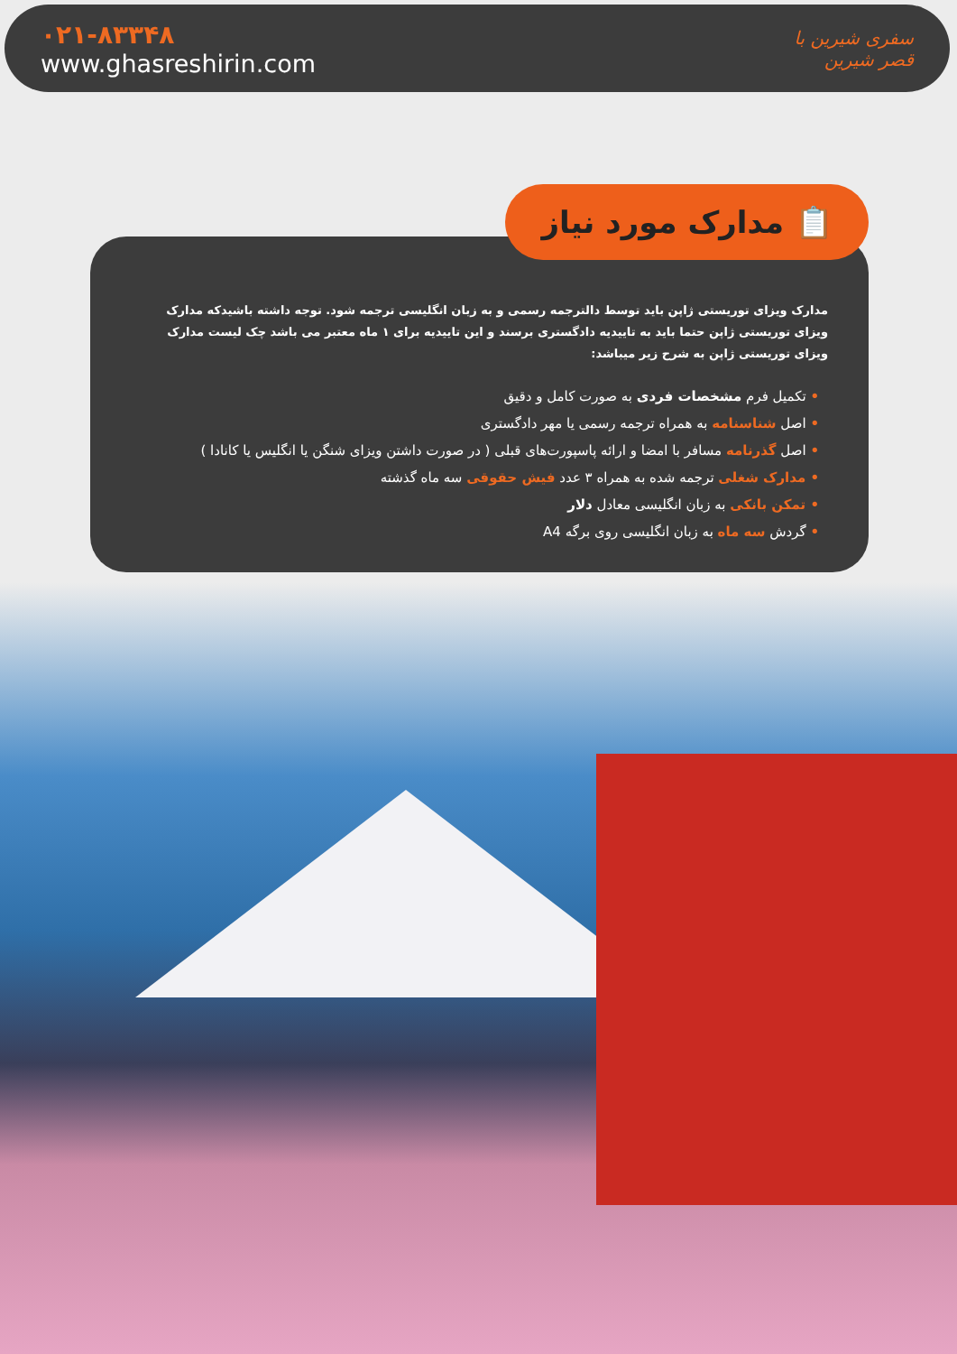۰۲۱-۸۳۳۴۸
www.ghasreshirin.com
سفری شیرین با
قصر شیرین
📋 مدارک مورد نیاز
مدارک ویزای توریستی ژاپن باید توسط دالترجمه رسمی و به زبان انگلیسی ترجمه شود. توجه داشته باشیدکه مدارک ویزای توریستی ژاپن حتما باید به تاییدیه دادگستری برسند و این تاییدیه برای ۱ ماه معتبر می باشد چک لیست مدارک ویزای توریستی ژاپن به شرح زیر میباشد:
• تکمیل فرم مشخصات فردی به صورت کامل و دقیق
• اصل شناسنامه به همراه ترجمه رسمی یا مهر دادگستری
• اصل گذرنامه مسافر با امضا و ارائه پاسپورت‌های قبلی ( در صورت داشتن ویزای شنگن یا انگلیس یا کانادا )
• مدارک شغلی ترجمه شده به همراه ۳ عدد فیش حقوقی سه ماه گذشته
• تمکن بانکی به زبان انگلیسی معادل دلار
• گردش سه ماه به زبان انگلیسی روی برگه A4